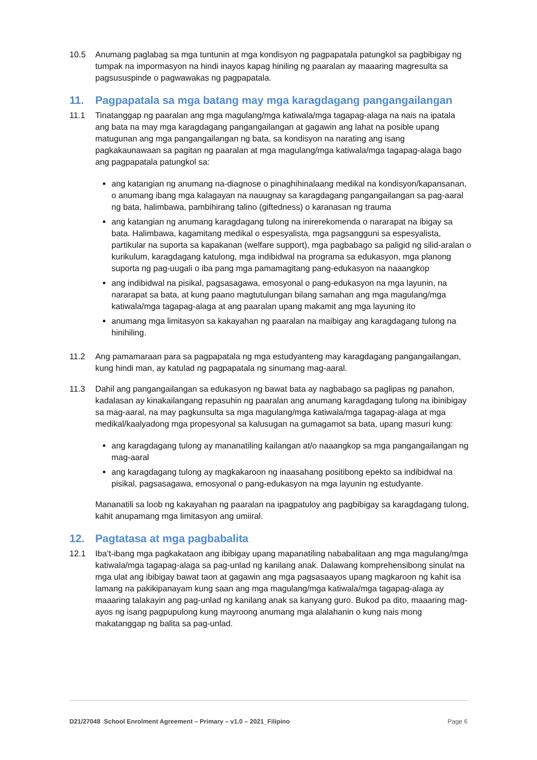10.5 Anumang paglabag sa mga tuntunin at mga kondisyon ng pagpapatala patungkol sa pagbibigay ng tumpak na impormasyon na hindi inayos kapag hiniling ng paaralan ay maaaring magresulta sa pagsususpinde o pagwawakas ng pagpapatala.
11. Pagpapatala sa mga batang may mga karagdagang pangangailangan
11.1 Tinatanggap ng paaralan ang mga magulang/mga katiwala/mga tagapag-alaga na nais na ipatala ang bata na may mga karagdagang pangangailangan at gagawin ang lahat na posible upang matugunan ang mga pangangailangan ng bata, sa kondisyon na narating ang isang pagkakaunawaan sa pagitan ng paaralan at mga magulang/mga katiwala/mga tagapag-alaga bago ang pagpapatala patungkol sa:
ang katangian ng anumang na-diagnose o pinaghihinalaang medikal na kondisyon/kapansanan, o anumang ibang mga kalagayan na nauugnay sa karagdagang pangangailangan sa pag-aaral ng bata, halimbawa, pambihirang talino (giftedness) o karanasan ng trauma
ang katangian ng anumang karagdagang tulong na inirerekomenda o nararapat na ibigay sa bata. Halimbawa, kagamitang medikal o espesyalista, mga pagsangguni sa espesyalista, partikular na suporta sa kapakanan (welfare support), mga pagbabago sa paligid ng silid-aralan o kurikulum, karagdagang katulong, mga indibidwal na programa sa edukasyon, mga planong suporta ng pag-uugali o iba pang mga pamamagitang pang-edukasyon na naaangkop
ang indibidwal na pisikal, pagsasagawa, emosyonal o pang-edukasyon na mga layunin, na nararapat sa bata, at kung paano magtutulungan bilang samahan ang mga magulang/mga katiwala/mga tagapag-alaga at ang paaralan upang makamit ang mga layuning ito
anumang mga limitasyon sa kakayahan ng paaralan na maibigay ang karagdagang tulong na hinihiling.
11.2 Ang pamamaraan para sa pagpapatala ng mga estudyanteng may karagdagang pangangailangan, kung hindi man, ay katulad ng pagpapatala ng sinumang mag-aaral.
11.3 Dahil ang pangangailangan sa edukasyon ng bawat bata ay nagbabago sa paglipas ng panahon, kadalasan ay kinakailangang repasuhin ng paaralan ang anumang karagdagang tulong na ibinibigay sa mag-aaral, na may pagkunsulta sa mga magulang/mga katiwala/mga tagapag-alaga at mga medikal/kaalyadong mga propesyonal sa kalusugan na gumagamot sa bata, upang masuri kung:
ang karagdagang tulong ay mananatiling kailangan at/o naaangkop sa mga pangangailangan ng mag-aaral
ang karagdagang tulong ay magkakaroon ng inaasahang positibong epekto sa indibidwal na pisikal, pagsasagawa, emosyonal o pang-edukasyon na mga layunin ng estudyante.
Mananatili sa loob ng kakayahan ng paaralan na ipagpatuloy ang pagbibigay sa karagdagang tulong, kahit anupamang mga limitasyon ang umiiral.
12. Pagtatasa at mga pagbabalita
12.1 Iba’t-ibang mga pagkakataon ang ibibigay upang mapanatiling nababalitaan ang mga magulang/mga katiwala/mga tagapag-alaga sa pag-unlad ng kanilang anak. Dalawang komprehensibong sinulat na mga ulat ang ibibigay bawat taon at gagawin ang mga pagsasaayos upang magkaroon ng kahit isa lamang na pakikipanayam kung saan ang mga magulang/mga katiwala/mga tagapag-alaga ay maaaring talakayin ang pag-unlad ng kanilang anak sa kanyang guro. Bukod pa dito, maaaring mag-ayos ng isang pagpupulong kung mayroong anumang mga alalahanin o kung nais mong makatanggap ng balita sa pag-unlad.
D21/27048 School Enrolment Agreement – Primary – v1.0 – 2021_Filipino Page 6